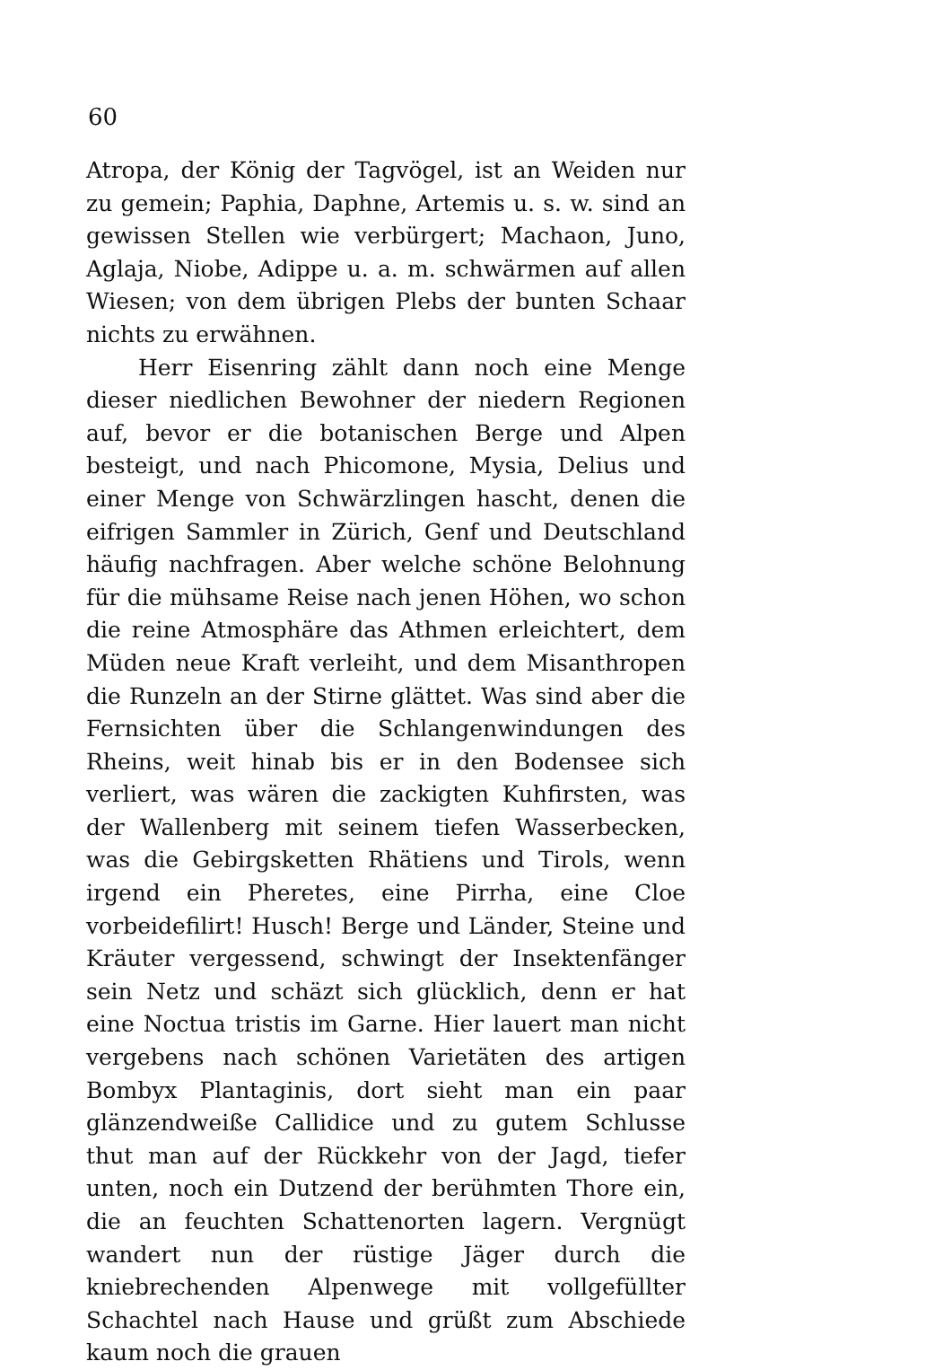60
Atropa, der König der Tagvögel, ist an Weiden nur zu gemein; Paphia, Daphne, Artemis u. s. w. sind an gewissen Stellen wie verbürgert; Machaon, Juno, Aglaja, Niobe, Adippe u. a. m. schwärmen auf allen Wiesen; von dem übrigen Plebs der bunten Schaar nichts zu erwähnen.
Herr Eisenring zählt dann noch eine Menge dieser niedlichen Bewohner der niedern Regionen auf, bevor er die botanischen Berge und Alpen besteigt, und nach Phicomone, Mysia, Delius und einer Menge von Schwärzlingen hascht, denen die eifrigen Sammler in Zürich, Genf und Deutschland häufig nachfragen. Aber welche schöne Belohnung für die mühsame Reise nach jenen Höhen, wo schon die reine Atmosphäre das Athmen erleichtert, dem Müden neue Kraft verleiht, und dem Misanthropen die Runzeln an der Stirne glättet. Was sind aber die Fernsichten über die Schlangenwindungen des Rheins, weit hinab bis er in den Bodensee sich verliert, was wären die zackigten Kuhfirsten, was der Wallenberg mit seinem tiefen Wasserbecken, was die Gebirgsketten Rhätiens und Tirols, wenn irgend ein Pheretes, eine Pirrha, eine Cloe vorbeidefilirt! Husch! Berge und Länder, Steine und Kräuter vergessend, schwingt der Insektenfänger sein Netz und schäzt sich glücklich, denn er hat eine Noctua tristis im Garne. Hier lauert man nicht vergebens nach schönen Varietäten des artigen Bombyx Plantaginis, dort sieht man ein paar glänzendweiße Callidice und zu gutem Schlusse thut man auf der Rückkehr von der Jagd, tiefer unten, noch ein Dutzend der berühmten Thore ein, die an feuchten Schattenorten lagern. Vergnügt wandert nun der rüstige Jäger durch die kniebrechenden Alpenwege mit vollgefüllter Schachtel nach Hause und grüßt zum Abschiede kaum noch die grauen